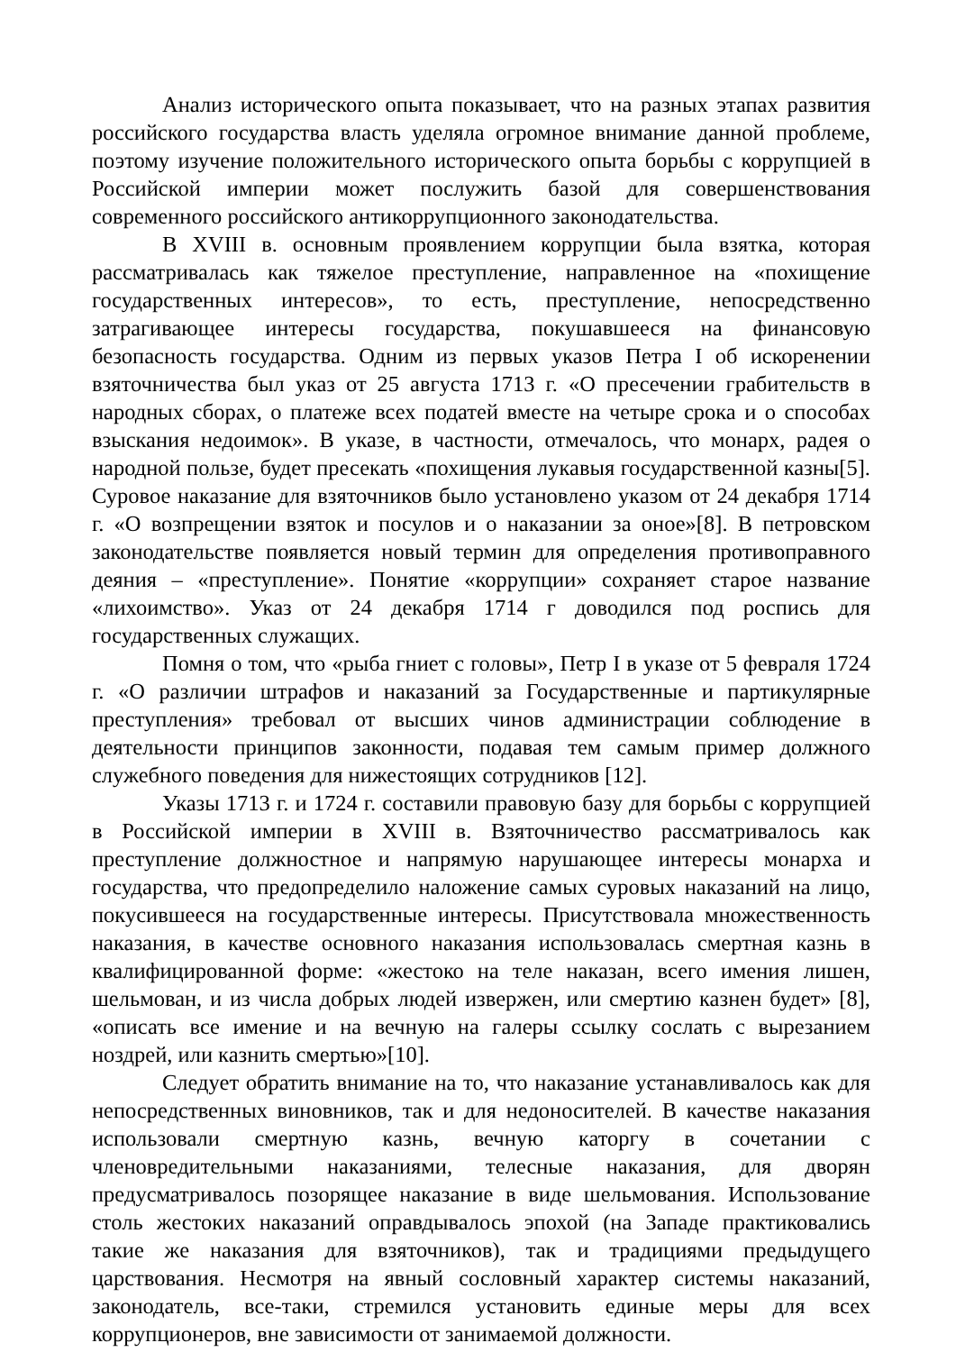Анализ исторического опыта показывает, что на разных этапах развития российского государства власть уделяла огромное внимание данной проблеме, поэтому изучение положительного исторического опыта борьбы с коррупцией в Российской империи может послужить базой для совершенствования современного российского антикоррупционного законодательства.
В XVIII в. основным проявлением коррупции была взятка, которая рассматривалась как тяжелое преступление, направленное на «похищение государственных интересов», то есть, преступление, непосредственно затрагивающее интересы государства, покушавшееся на финансовую безопасность государства. Одним из первых указов Петра I об искоренении взяточничества был указ от 25 августа 1713 г. «О пресечении грабительств в народных сборах, о платеже всех податей вместе на четыре срока и о способах взыскания недоимок». В указе, в частности, отмечалось, что монарх, радея о народной пользе, будет пресекать «похищения лукавыя государственной казны[5]. Суровое наказание для взяточников было установлено указом от 24 декабря 1714 г. «О возпрещении взяток и посулов и о наказании за оное»[8]. В петровском законодательстве появляется новый термин для определения противоправного деяния – «преступление». Понятие «коррупции» сохраняет старое название «лихоимство». Указ от 24 декабря 1714 г доводился под роспись для государственных служащих.
Помня о том, что «рыба гниет с головы», Петр I в указе от 5 февраля 1724 г. «О различии штрафов и наказаний за Государственные и партикулярные преступления» требовал от высших чинов администрации соблюдение в деятельности принципов законности, подавая тем самым пример должного служебного поведения для нижестоящих сотрудников [12].
Указы 1713 г. и 1724 г. составили правовую базу для борьбы с коррупцией в Российской империи в XVIII в. Взяточничество рассматривалось как преступление должностное и напрямую нарушающее интересы монарха и государства, что предопределило наложение самых суровых наказаний на лицо, покусившееся на государственные интересы. Присутствовала множественность наказания, в качестве основного наказания использовалась смертная казнь в квалифицированной форме: «жестоко на теле наказан, всего имения лишен, шельмован, и из числа добрых людей извержен, или смертию казнен будет» [8], «описать все имение и на вечную на галеры ссылку сослать с вырезанием ноздрей, или казнить смертью»[10].
Следует обратить внимание на то, что наказание устанавливалось как для непосредственных виновников, так и для недоносителей. В качестве наказания использовали смертную казнь, вечную каторгу в сочетании с членовредительными наказаниями, телесные наказания, для дворян предусматривалось позорящее наказание в виде шельмования. Использование столь жестоких наказаний оправдывалось эпохой (на Западе практиковались такие же наказания для взяточников), так и традициями предыдущего царствования. Несмотря на явный сословный характер системы наказаний, законодатель, все-таки, стремился установить единые меры для всех коррупционеров, вне зависимости от занимаемой должности.